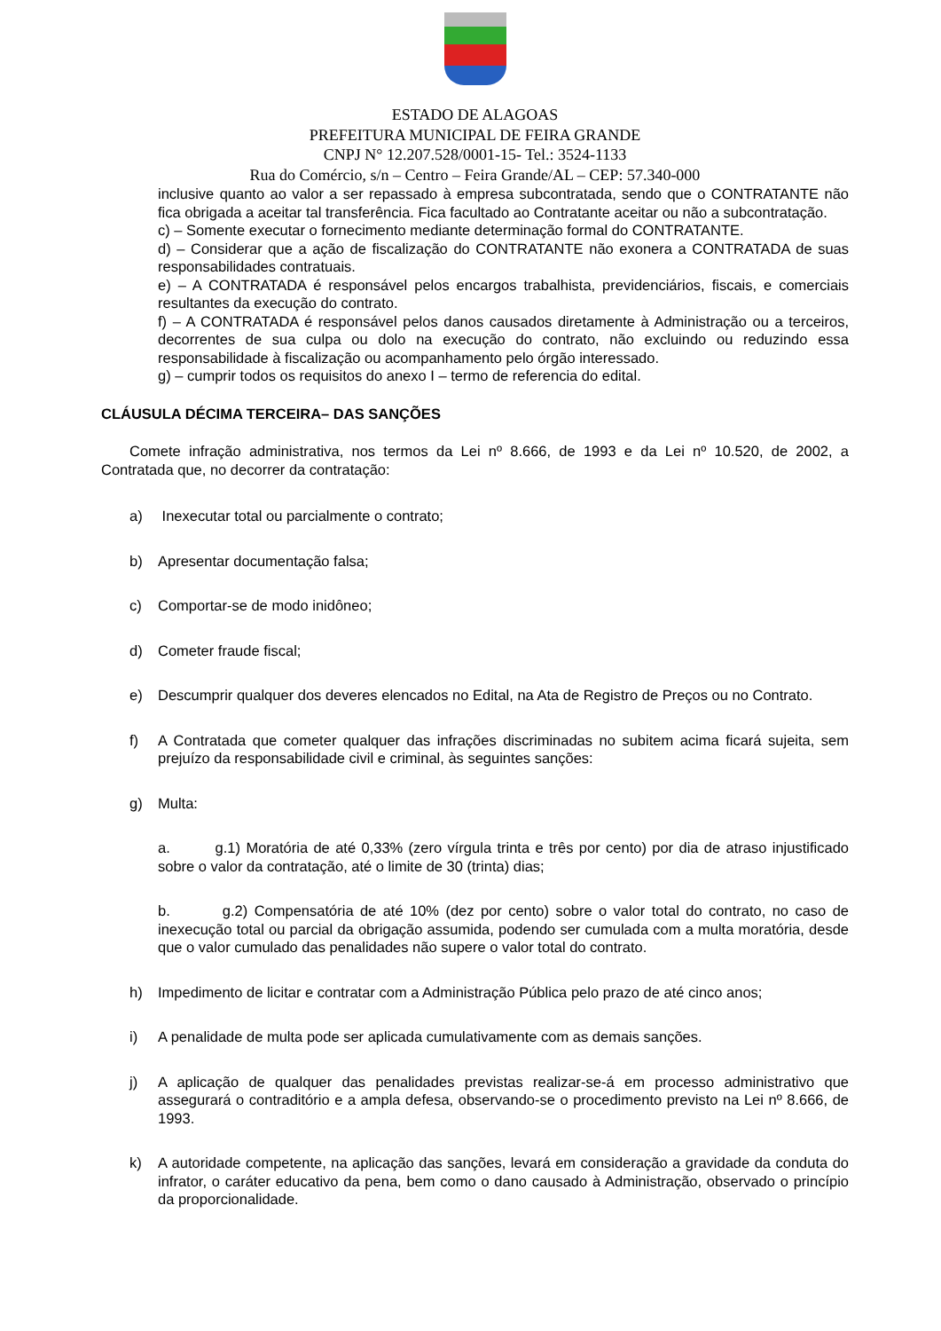ESTADO DE ALAGOAS
PREFEITURA MUNICIPAL DE FEIRA GRANDE
CNPJ N° 12.207.528/0001-15- Tel.: 3524-1133
Rua do Comércio, s/n – Centro – Feira Grande/AL – CEP: 57.340-000
inclusive quanto ao valor a ser repassado à empresa subcontratada, sendo que o CONTRATANTE não fica obrigada a aceitar tal transferência. Fica facultado ao Contratante aceitar ou não a subcontratação.
c) – Somente executar o fornecimento mediante determinação formal do CONTRATANTE.
d) – Considerar que a ação de fiscalização do CONTRATANTE não exonera a CONTRATADA de suas responsabilidades contratuais.
e) – A CONTRATADA é responsável pelos encargos trabalhista, previdenciários, fiscais, e comerciais resultantes da execução do contrato.
f) – A CONTRATADA é responsável pelos danos causados diretamente à Administração ou a terceiros, decorrentes de sua culpa ou dolo na execução do contrato, não excluindo ou reduzindo essa responsabilidade à fiscalização ou acompanhamento pelo órgão interessado.
g) – cumprir todos os requisitos do anexo I – termo de referencia do edital.
CLÁUSULA DÉCIMA TERCEIRA– DAS SANÇÕES
Comete infração administrativa, nos termos da Lei nº 8.666, de 1993 e da Lei nº 10.520, de 2002, a Contratada que, no decorrer da contratação:
a) Inexecutar total ou parcialmente o contrato;
b) Apresentar documentação falsa;
c) Comportar-se de modo inidôneo;
d) Cometer fraude fiscal;
e) Descumprir qualquer dos deveres elencados no Edital, na Ata de Registro de Preços ou no Contrato.
f) A Contratada que cometer qualquer das infrações discriminadas no subitem acima ficará sujeita, sem prejuízo da responsabilidade civil e criminal, às seguintes sanções:
g) Multa:
a. g.1) Moratória de até 0,33% (zero vírgula trinta e três por cento) por dia de atraso injustificado sobre o valor da contratação, até o limite de 30 (trinta) dias;
b. g.2) Compensatória de até 10% (dez por cento) sobre o valor total do contrato, no caso de inexecução total ou parcial da obrigação assumida, podendo ser cumulada com a multa moratória, desde que o valor cumulado das penalidades não supere o valor total do contrato.
h) Impedimento de licitar e contratar com a Administração Pública pelo prazo de até cinco anos;
i) A penalidade de multa pode ser aplicada cumulativamente com as demais sanções.
j) A aplicação de qualquer das penalidades previstas realizar-se-á em processo administrativo que assegurará o contraditório e a ampla defesa, observando-se o procedimento previsto na Lei nº 8.666, de 1993.
k) A autoridade competente, na aplicação das sanções, levará em consideração a gravidade da conduta do infrator, o caráter educativo da pena, bem como o dano causado à Administração, observado o princípio da proporcionalidade.